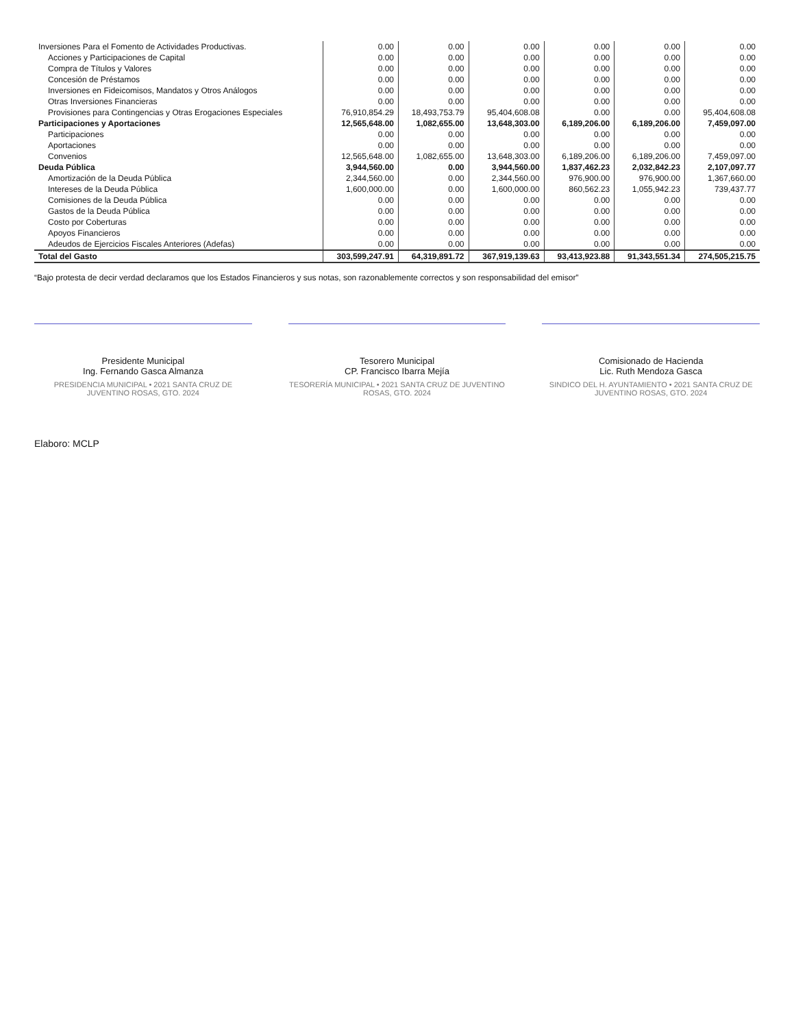| Inversiones Para el Fomento de Actividades Productivas. | 0.00 | 0.00 | 0.00 | 0.00 | 0.00 | 0.00 |
| Acciones y Participaciones de Capital | 0.00 | 0.00 | 0.00 | 0.00 | 0.00 | 0.00 |
| Compra de Títulos y Valores | 0.00 | 0.00 | 0.00 | 0.00 | 0.00 | 0.00 |
| Concesión de Préstamos | 0.00 | 0.00 | 0.00 | 0.00 | 0.00 | 0.00 |
| Inversiones en Fideicomisos, Mandatos y Otros Análogos | 0.00 | 0.00 | 0.00 | 0.00 | 0.00 | 0.00 |
| Otras Inversiones Financieras | 0.00 | 0.00 | 0.00 | 0.00 | 0.00 | 0.00 |
| Provisiones para Contingencias y Otras Erogaciones Especiales | 76,910,854.29 | 18,493,753.79 | 95,404,608.08 | 0.00 | 0.00 | 95,404,608.08 |
| Participaciones y Aportaciones | 12,565,648.00 | 1,082,655.00 | 13,648,303.00 | 6,189,206.00 | 6,189,206.00 | 7,459,097.00 |
| Participaciones | 0.00 | 0.00 | 0.00 | 0.00 | 0.00 | 0.00 |
| Aportaciones | 0.00 | 0.00 | 0.00 | 0.00 | 0.00 | 0.00 |
| Convenios | 12,565,648.00 | 1,082,655.00 | 13,648,303.00 | 6,189,206.00 | 6,189,206.00 | 7,459,097.00 |
| Deuda Pública | 3,944,560.00 | 0.00 | 3,944,560.00 | 1,837,462.23 | 2,032,842.23 | 2,107,097.77 |
| Amortización de la Deuda Pública | 2,344,560.00 | 0.00 | 2,344,560.00 | 976,900.00 | 976,900.00 | 1,367,660.00 |
| Intereses de la Deuda Pública | 1,600,000.00 | 0.00 | 1,600,000.00 | 860,562.23 | 1,055,942.23 | 739,437.77 |
| Comisiones de la Deuda Pública | 0.00 | 0.00 | 0.00 | 0.00 | 0.00 | 0.00 |
| Gastos de la Deuda Pública | 0.00 | 0.00 | 0.00 | 0.00 | 0.00 | 0.00 |
| Costo por Coberturas | 0.00 | 0.00 | 0.00 | 0.00 | 0.00 | 0.00 |
| Apoyos Financieros | 0.00 | 0.00 | 0.00 | 0.00 | 0.00 | 0.00 |
| Adeudos de Ejercicios Fiscales Anteriores (Adefas) | 0.00 | 0.00 | 0.00 | 0.00 | 0.00 | 0.00 |
| Total del Gasto | 303,599,247.91 | 64,319,891.72 | 367,919,139.63 | 93,413,923.88 | 91,343,551.34 | 274,505,215.75 |
“Bajo protesta de decir verdad declaramos que los Estados Financieros y sus notas, son razonablemente correctos y son responsabilidad del emisor”
Presidente Municipal
Ing. Fernando Gasca Almanza
PRESIDENCIA MUNICIPAL • 2021 SANTA CRUZ DE JUVENTINO ROSAS, GTO. 2024
Tesorero Municipal
CP. Francisco Ibarra Mejía
TESORERÍA MUNICIPAL • 2021 SANTA CRUZ DE JUVENTINO ROSAS, GTO. 2024
Comisionado de Hacienda
Lic. Ruth Mendoza Gasca
SINDICO DEL H. AYUNTAMIENTO • 2021 SANTA CRUZ DE JUVENTINO ROSAS, GTO. 2024
Elaboro: MCLP